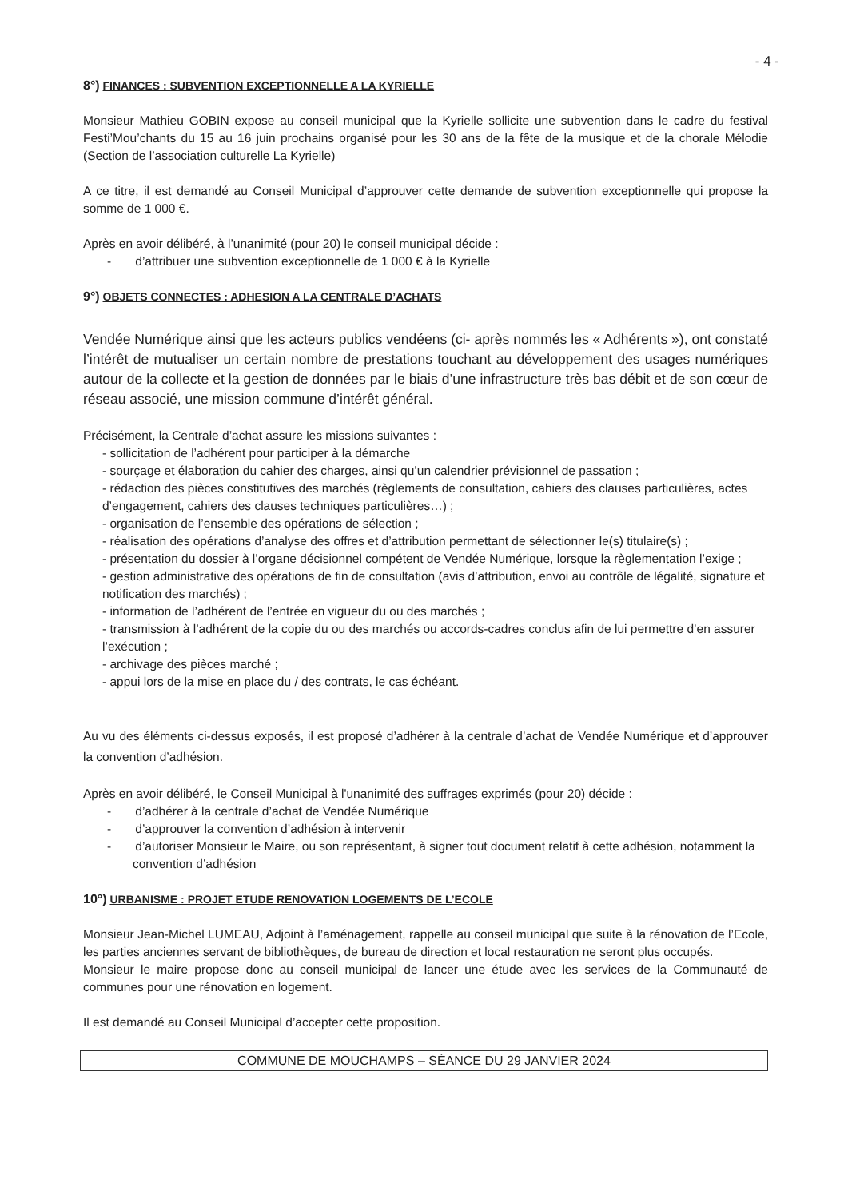- 4 -
8°) FINANCES : SUBVENTION EXCEPTIONNELLE A LA KYRIELLE
Monsieur Mathieu GOBIN expose au conseil municipal que la Kyrielle sollicite une subvention dans le cadre du festival Festi’Mou’chants du 15 au 16 juin prochains organisé pour les 30 ans de la fête de la musique et de la chorale Mélodie (Section de l’association culturelle La Kyrielle)
A ce titre, il est demandé au Conseil Municipal d’approuver cette demande de subvention exceptionnelle qui propose la somme de 1 000 €.
Après en avoir délibéré, à l’unanimité (pour 20) le conseil municipal décide :
- d’attribuer une subvention exceptionnelle de 1 000 € à la Kyrielle
9°) OBJETS CONNECTES : ADHESION A LA CENTRALE D’ACHATS
Vendée Numérique ainsi que les acteurs publics vendéens (ci- après nommés les « Adhérents »), ont constaté l’intérêt de mutualiser un certain nombre de prestations touchant au développement des usages numériques autour de la collecte et la gestion de données par le biais d’une infrastructure très bas débit et de son cœur de réseau associé, une mission commune d’intérêt général.
Précisément, la Centrale d’achat assure les missions suivantes :
- sollicitation de l’adhérent pour participer à la démarche
- sourçage et élaboration du cahier des charges, ainsi qu’un calendrier prévisionnel de passation ;
- rédaction des pièces constitutives des marchés (règlements de consultation, cahiers des clauses particulières, actes d’engagement, cahiers des clauses techniques particulières…) ;
- organisation de l’ensemble des opérations de sélection ;
- réalisation des opérations d’analyse des offres et d’attribution permettant de sélectionner le(s) titulaire(s) ;
- présentation du dossier à l’organe décisionnel compétent de Vendée Numérique, lorsque la règlementation l’exige ;
- gestion administrative des opérations de fin de consultation (avis d’attribution, envoi au contrôle de légalité, signature et notification des marchés) ;
- information de l’adhérent de l’entrée en vigueur du ou des marchés ;
- transmission à l’adhérent de la copie du ou des marchés ou accords-cadres conclus afin de lui permettre d’en assurer l’exécution ;
- archivage des pièces marché ;
- appui lors de la mise en place du / des contrats, le cas échéant.
Au vu des éléments ci-dessus exposés, il est proposé d’adhérer à la centrale d’achat de Vendée Numérique et d’approuver la convention d’adhésion.
Après en avoir délibéré, le Conseil Municipal à l'unanimité des suffrages exprimés (pour 20) décide :
- d’adhérer à la centrale d’achat de Vendée Numérique
- d’approuver la convention d’adhésion à intervenir
- d’autoriser Monsieur le Maire, ou son représentant, à signer tout document relatif à cette adhésion, notamment la convention d’adhésion
10°) URBANISME : PROJET ETUDE RENOVATION LOGEMENTS DE L’ECOLE
Monsieur Jean-Michel LUMEAU, Adjoint à l’aménagement, rappelle au conseil municipal que suite à la rénovation de l’Ecole, les parties anciennes servant de bibliothèques, de bureau de direction et local restauration ne seront plus occupés.
Monsieur le maire propose donc au conseil municipal de lancer une étude avec les services de la Communauté de communes pour une rénovation en logement.
Il est demandé au Conseil Municipal d’accepter cette proposition.
COMMUNE DE MOUCHAMPS – SÉANCE DU 29 JANVIER 2024